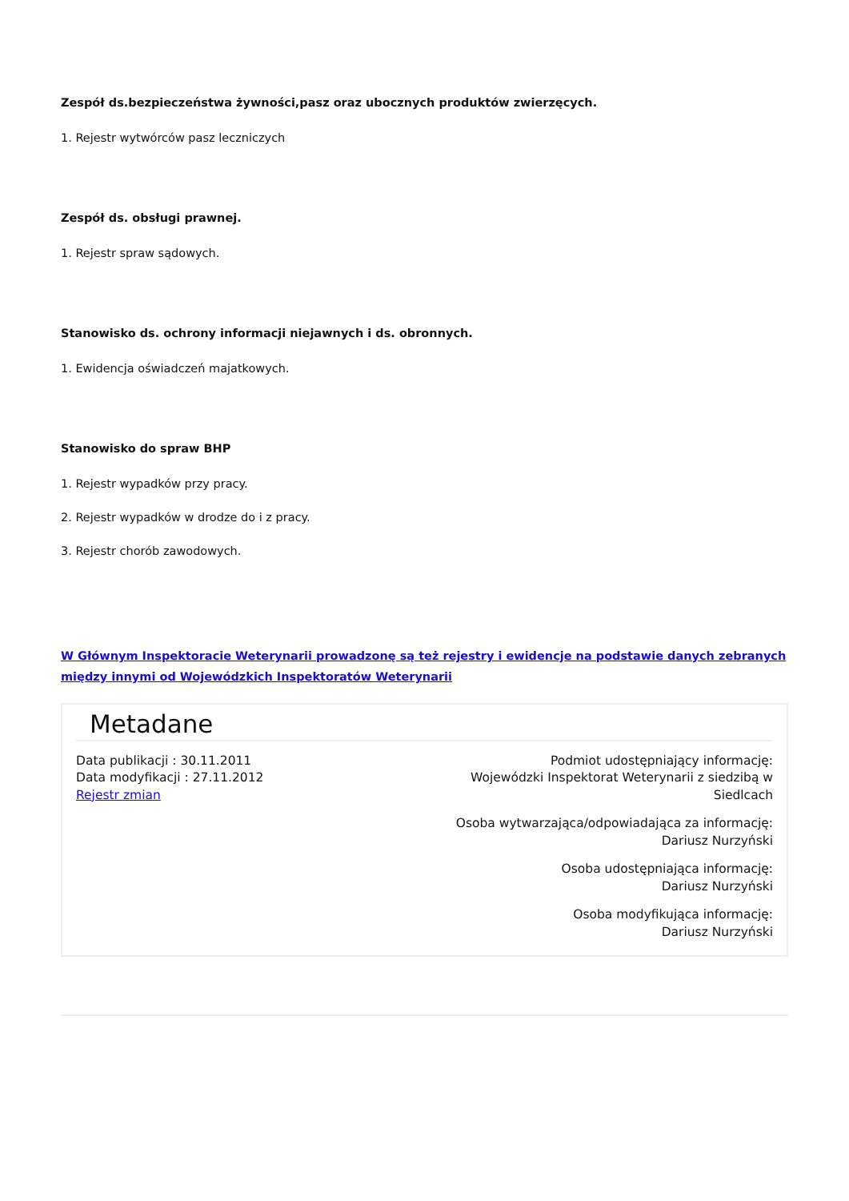Zespół ds.bezpieczeństwa żywności,pasz oraz ubocznych produktów zwierzęcych.
1. Rejestr wytwórców pasz leczniczych
Zespół ds. obsługi prawnej.
1. Rejestr spraw sądowych.
Stanowisko ds. ochrony informacji niejawnych i ds. obronnych.
1. Ewidencja oświadczeń majatkowych.
Stanowisko do spraw BHP
1. Rejestr wypadków przy pracy.
2. Rejestr wypadków w drodze do i z pracy.
3. Rejestr chorób zawodowych.
W Głównym Inspektoracie Weterynarii prowadzonę są też rejestry i ewidencje na podstawie danych zebranych między innymi od Wojewódzkich Inspektoratów Weterynarii
Metadane
Data publikacji : 30.11.2011
Data modyfikacji : 27.11.2012
Rejestr zmian
Podmiot udostępniający informację:
Wojewódzki Inspektorat Weterynarii z siedzibą w
Siedlcach
Osoba wytwarzająca/odpowiadająca za informację:
Dariusz Nurzyński
Osoba udostępniająca informację:
Dariusz Nurzyński
Osoba modyfikująca informację:
Dariusz Nurzyński